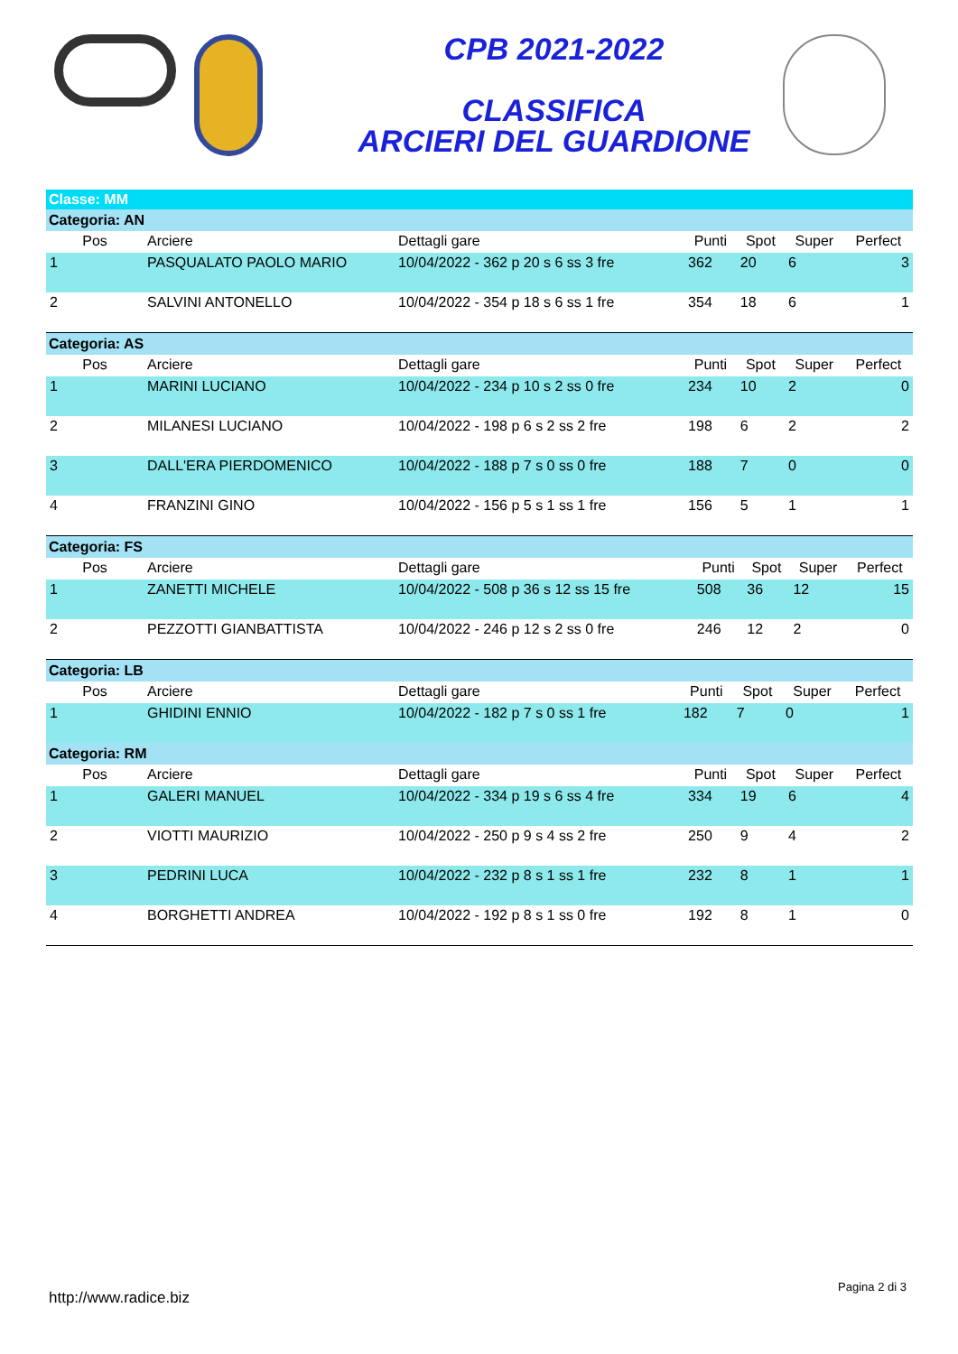CPB 2021-2022
CLASSIFICA
ARCIERI DEL GUARDIONE
Classe: MM
Categoria: AN
| Pos | Arciere | Dettagli gare | Punti | Spot | Super | Perfect |
| --- | --- | --- | --- | --- | --- | --- |
| 1 | PASQUALATO PAOLO MARIO | 10/04/2022 - 362 p 20 s 6 ss 3 fre | 362 | 20 | 6 | 3 |
| 2 | SALVINI ANTONELLO | 10/04/2022 - 354 p 18 s 6 ss 1 fre | 354 | 18 | 6 | 1 |
Categoria: AS
| Pos | Arciere | Dettagli gare | Punti | Spot | Super | Perfect |
| --- | --- | --- | --- | --- | --- | --- |
| 1 | MARINI LUCIANO | 10/04/2022 - 234 p 10 s 2 ss 0 fre | 234 | 10 | 2 | 0 |
| 2 | MILANESI LUCIANO | 10/04/2022 - 198 p 6 s 2 ss 2 fre | 198 | 6 | 2 | 2 |
| 3 | DALL'ERA PIERDOMENICO | 10/04/2022 - 188 p 7 s 0 ss 0 fre | 188 | 7 | 0 | 0 |
| 4 | FRANZINI GINO | 10/04/2022 - 156 p 5 s 1 ss 1 fre | 156 | 5 | 1 | 1 |
Categoria: FS
| Pos | Arciere | Dettagli gare | Punti | Spot | Super | Perfect |
| --- | --- | --- | --- | --- | --- | --- |
| 1 | ZANETTI MICHELE | 10/04/2022 - 508 p 36 s 12 ss 15 fre | 508 | 36 | 12 | 15 |
| 2 | PEZZOTTI GIANBATTISTA | 10/04/2022 - 246 p 12 s 2 ss 0 fre | 246 | 12 | 2 | 0 |
Categoria: LB
| Pos | Arciere | Dettagli gare | Punti | Spot | Super | Perfect |
| --- | --- | --- | --- | --- | --- | --- |
| 1 | GHIDINI ENNIO | 10/04/2022 - 182 p 7 s 0 ss 1 fre | 182 | 7 | 0 | 1 |
Categoria: RM
| Pos | Arciere | Dettagli gare | Punti | Spot | Super | Perfect |
| --- | --- | --- | --- | --- | --- | --- |
| 1 | GALERI MANUEL | 10/04/2022 - 334 p 19 s 6 ss 4 fre | 334 | 19 | 6 | 4 |
| 2 | VIOTTI MAURIZIO | 10/04/2022 - 250 p 9 s 4 ss 2 fre | 250 | 9 | 4 | 2 |
| 3 | PEDRINI LUCA | 10/04/2022 - 232 p 8 s 1 ss 1 fre | 232 | 8 | 1 | 1 |
| 4 | BORGHETTI ANDREA | 10/04/2022 - 192 p 8 s 1 ss 0 fre | 192 | 8 | 1 | 0 |
http://www.radice.biz Pagina 2 di 3